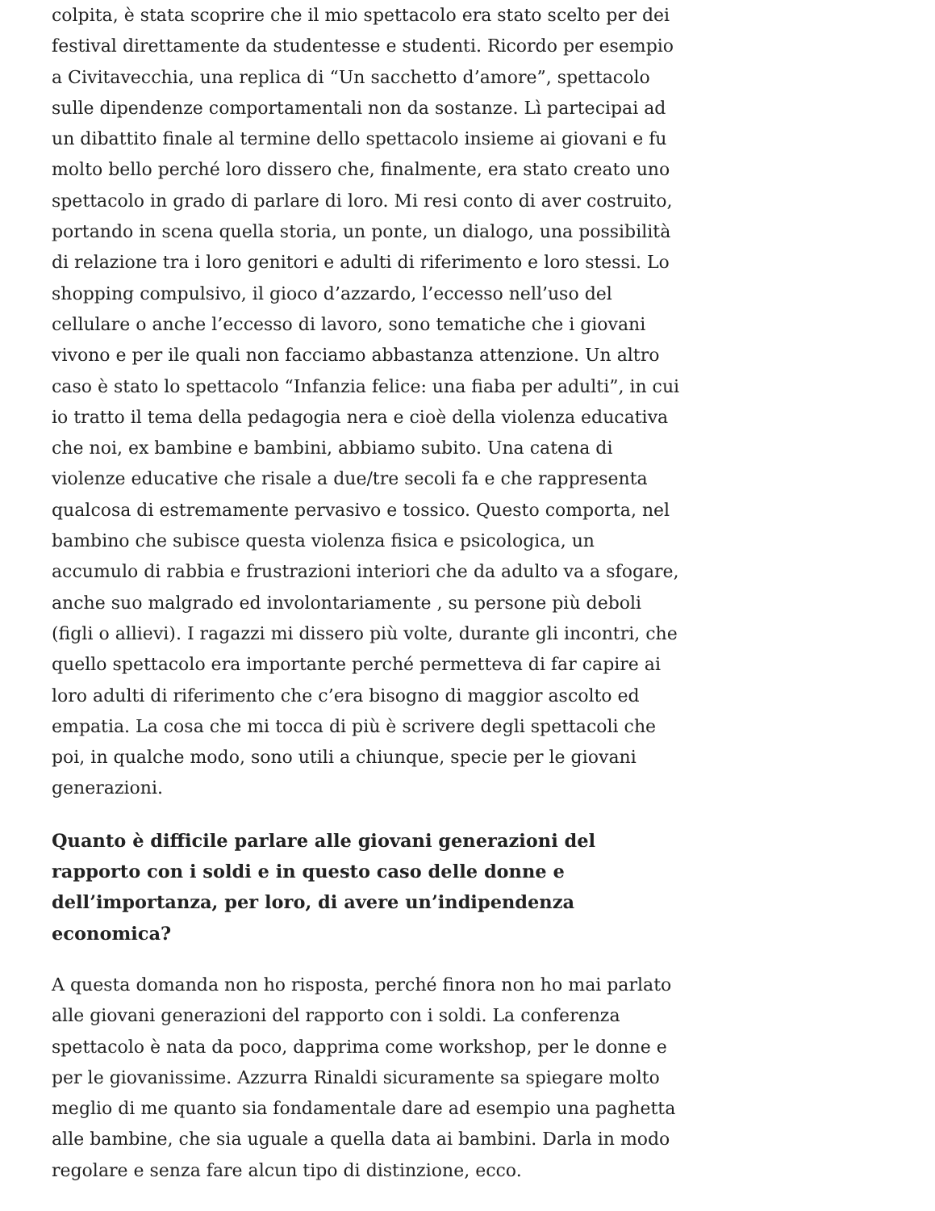colpita, è stata scoprire che il mio spettacolo era stato scelto per dei festival direttamente da studentesse e studenti. Ricordo per esempio a Civitavecchia, una replica di “Un sacchetto d’amore”, spettacolo sulle dipendenze comportamentali non da sostanze. Lì partecipai ad un dibattito finale al termine dello spettacolo insieme ai giovani e fu molto bello perché loro dissero che, finalmente, era stato creato uno spettacolo in grado di parlare di loro. Mi resi conto di aver costruito, portando in scena quella storia, un ponte, un dialogo, una possibilità di relazione tra i loro genitori e adulti di riferimento e loro stessi. Lo shopping compulsivo, il gioco d’azzardo, l’eccesso nell’uso del cellulare o anche l’eccesso di lavoro, sono tematiche che i giovani vivono e per ile quali non facciamo abbastanza attenzione. Un altro caso è stato lo spettacolo “Infanzia felice: una fiaba per adulti”, in cui io tratto il tema della pedagogia nera e cioè della violenza educativa che noi, ex bambine e bambini, abbiamo subito. Una catena di violenze educative che risale a due/tre secoli fa e che rappresenta qualcosa di estremamente pervasivo e tossico. Questo comporta, nel bambino che subisce questa violenza fisica e psicologica, un accumulo di rabbia e frustrazioni interiori che da adulto va a sfogare, anche suo malgrado ed involontariamente , su persone più deboli (figli o allievi). I ragazzi mi dissero più volte, durante gli incontri, che quello spettacolo era importante perché permetteva di far capire ai loro adulti di riferimento che c’era bisogno di maggior ascolto ed empatia. La cosa che mi tocca di più è scrivere degli spettacoli che poi, in qualche modo, sono utili a chiunque, specie per le giovani generazioni.
Quanto è difficile parlare alle giovani generazioni del rapporto con i soldi e in questo caso delle donne e dell’importanza, per loro, di avere un’indipendenza economica?
A questa domanda non ho risposta, perché finora non ho mai parlato alle giovani generazioni del rapporto con i soldi. La conferenza spettacolo è nata da poco, dapprima come workshop, per le donne e per le giovanissime. Azzurra Rinaldi sicuramente sa spiegare molto meglio di me quanto sia fondamentale dare ad esempio una paghetta alle bambine, che sia uguale a quella data ai bambini. Darla in modo regolare e senza fare alcun tipo di distinzione, ecco.